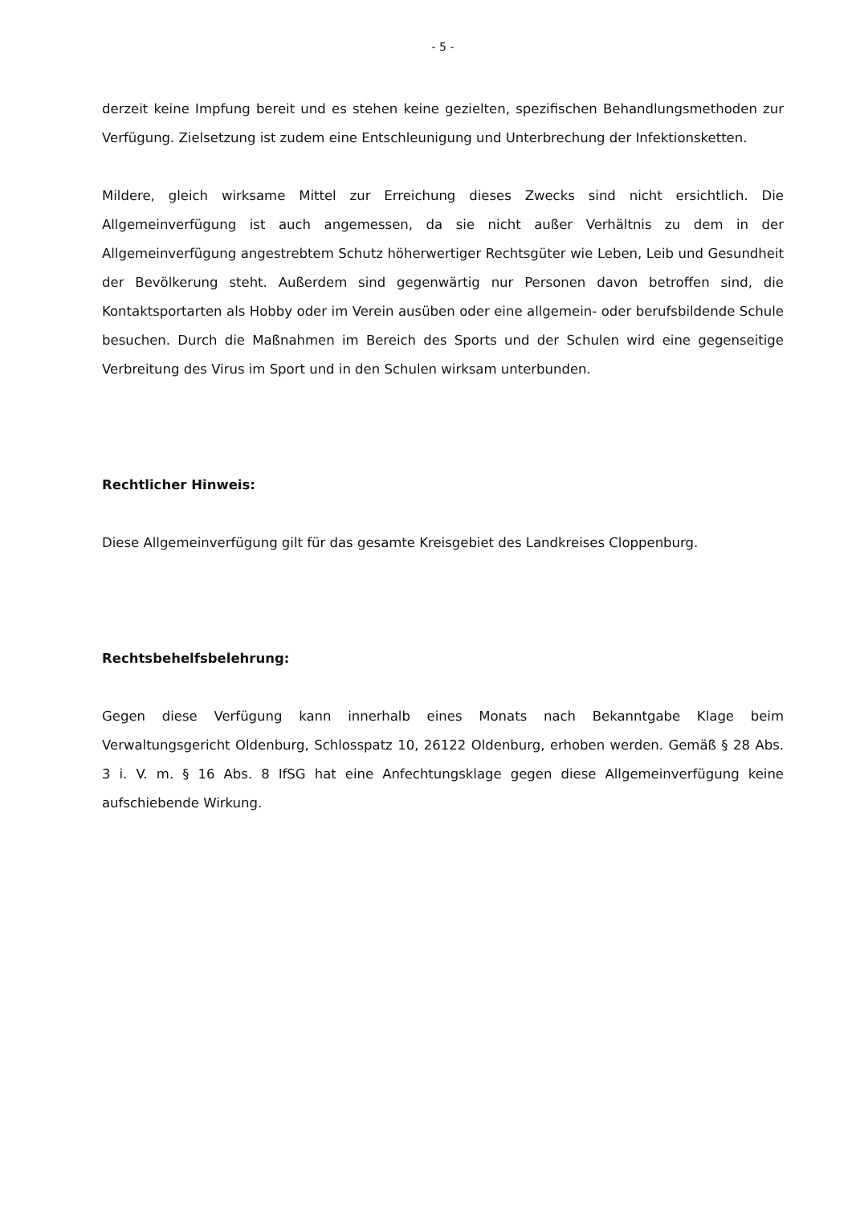- 5 -
derzeit keine Impfung bereit und es stehen keine gezielten, spezifischen Behandlungs­methoden zur Verfügung. Zielsetzung ist zudem eine Entschleunigung und Unterbre­chung der Infektionsketten.
Mildere, gleich wirksame Mittel zur Erreichung dieses Zwecks sind nicht ersichtlich. Die Allgemeinverfügung ist auch angemessen, da sie nicht außer Verhältnis zu dem in der Allgemeinverfügung angestrebtem Schutz höherwertiger Rechtsgüter wie Leben, Leib und Gesundheit der Bevölkerung steht. Außerdem sind gegenwärtig nur Personen da­von betroffen sind, die Kontaktsportarten als Hobby oder im Verein ausüben oder eine allgemein- oder berufsbildende Schule besuchen. Durch die Maßnahmen im Bereich des Sports und der Schulen wird eine gegenseitige Verbreitung des Virus im Sport und in den Schulen wirksam unterbunden.
Rechtlicher Hinweis:
Diese Allgemeinverfügung gilt für das gesamte Kreisgebiet des Landkreises Cloppen­burg.
Rechtsbehelfsbelehrung:
Gegen diese Verfügung kann innerhalb eines Monats nach Bekanntgabe Klage beim Verwaltungsgericht Oldenburg, Schlosspatz 10, 26122 Oldenburg, erhoben werden. Gemäß § 28 Abs. 3 i. V. m. § 16 Abs. 8 IfSG hat eine Anfechtungsklage gegen diese Allgemeinverfügung keine aufschiebende Wirkung.